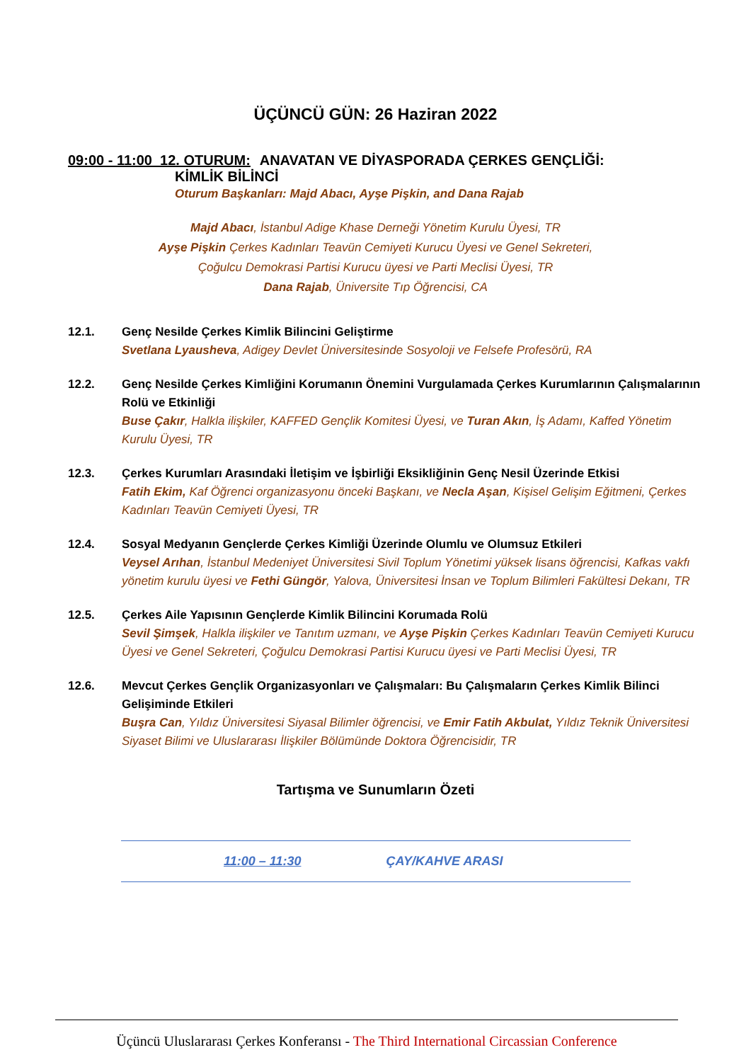ÜÇÜNCÜ GÜN: 26 Haziran 2022
09:00 - 11:00 12. OTURUM: ANAVATAN VE DİYASPORADA ÇERKES GENÇLİĞİ:
KİMLİK BİLİNCİ
Oturum Başkanları: Majd Abacı, Ayşe Pişkin, and Dana Rajab
Majd Abacı, İstanbul Adige Khase Derneği Yönetim Kurulu Üyesi, TR
Ayşe Pişkin Çerkes Kadınları Teavün Cemiyeti Kurucu Üyesi ve Genel Sekreteri,
Çoğulcu Demokrasi Partisi Kurucu üyesi ve Parti Meclisi Üyesi, TR
Dana Rajab, Üniversite Tıp Öğrencisi, CA
12.1. Genç Nesilde Çerkes Kimlik Bilincini Geliştirme
Svetlana Lyausheva, Adigey Devlet Üniversitesinde Sosyoloji ve Felsefe Profesörü, RA
12.2. Genç Nesilde Çerkes Kimliğini Korumanın Önemini Vurgulamada Çerkes Kurumlarının Çalışmalarının Rolü ve Etkinliği
Buse Çakır, Halkla ilişkiler, KAFFED Gençlik Komitesi Üyesi, ve Turan Akın, İş Adamı, Kaffed Yönetim Kurulu Üyesi, TR
12.3. Çerkes Kurumları Arasındaki İletişim ve İşbirliği Eksikliğinin Genç Nesil Üzerinde Etkisi
Fatih Ekim, Kaf Öğrenci organizasyonu önceki Başkanı, ve Necla Aşan, Kişisel Gelişim Eğitmeni, Çerkes Kadınları Teavün Cemiyeti Üyesi, TR
12.4. Sosyal Medyanın Gençlerde Çerkes Kimliği Üzerinde Olumlu ve Olumsuz Etkileri
Veysel Arıhan, İstanbul Medeniyet Üniversitesi Sivil Toplum Yönetimi yüksek lisans öğrencisi, Kafkas vakfı yönetim kurulu üyesi ve Fethi Güngör, Yalova, Üniversitesi İnsan ve Toplum Bilimleri Fakültesi Dekanı, TR
12.5. Çerkes Aile Yapısının Gençlerde Kimlik Bilincini Korumada Rolü
Sevil Şimşek, Halkla ilişkiler ve Tanıtım uzmanı, ve Ayşe Pişkin Çerkes Kadınları Teavün Cemiyeti Kurucu Üyesi ve Genel Sekreteri, Çoğulcu Demokrasi Partisi Kurucu üyesi ve Parti Meclisi Üyesi, TR
12.6. Mevcut Çerkes Gençlik Organizasyonları ve Çalışmaları: Bu Çalışmaların Çerkes Kimlik Bilinci Gelişiminde Etkileri
Buşra Can, Yıldız Üniversitesi Siyasal Bilimler öğrencisi, ve Emir Fatih Akbulat, Yıldız Teknik Üniversitesi Siyaset Bilimi ve Uluslararası İlişkiler Bölümünde Doktora Öğrencisidir, TR
Tartışma ve Sunumların Özeti
11:00 – 11:30 ÇAY/KAHVE ARASI
Üçüncü Uluslararası Çerkes Konferansı - The Third International Circassian Conference